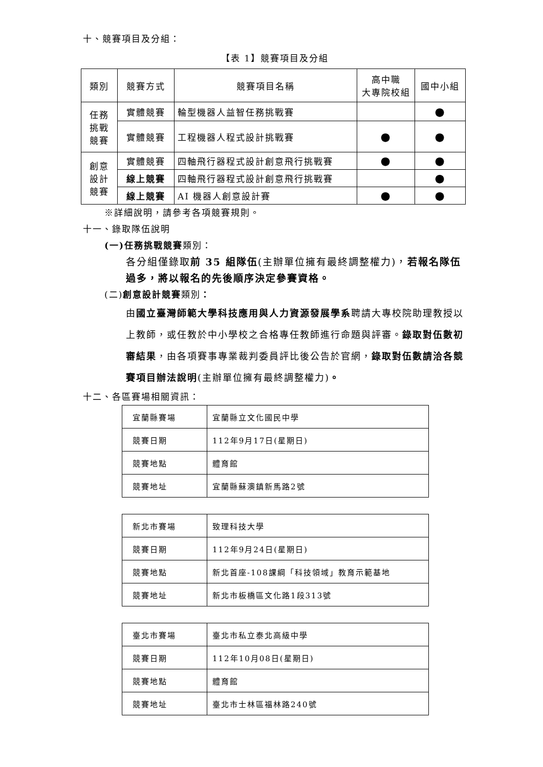十、競賽項目及分組：
【表 1】競賽項目及分組
| 類別 | 競賽方式 | 競賽項目名稱 | 高中職 大專院校組 | 國中小組 |
| --- | --- | --- | --- | --- |
| 任務 挑戰 競賽 | 實體競賽 | 輪型機器人益智任務挑戰賽 | | ● |
| | 實體競賽 | 工程機器人程式設計挑戰賽 | ● | ● |
| 創意 設計 競賽 | 實體競賽 | 四軸飛行器程式設計創意飛行挑戰賽 | ● | ● |
| | 線上競賽 | 四軸飛行器程式設計創意飛行挑戰賽 | | ● |
| | 線上競賽 | AI 機器人創意設計賽 | ● | ● |
※詳細說明，請參考各項競賽規則。
十一、錄取隊伍說明
(一)任務挑戰競賽類別：
各分組僅錄取前 35 組隊伍(主辦單位擁有最終調整權力)，若報名隊伍過多，將以報名的先後順序決定參賽資格。
(二)創意設計競賽類別：
由國立臺灣師範大學科技應用與人力資源發展學系聘請大專校院助理教授以上教師，或任教於中小學校之合格專任教師進行命題與評審。錄取對伍數初審結果，由各項賽事專業裁判委員評比後公告於官網，錄取對伍數請洽各競賽項目辦法說明(主辦單位擁有最終調整權力)。
十二、各區賽場相關資訊：
| 宜蘭縣賽場 | 宜蘭縣立文化國民中學 |
| 競賽日期 | 112年9月17日(星期日) |
| 競賽地點 | 體育館 |
| 競賽地址 | 宜蘭縣蘇澳鎮新馬路2號 |
| 新北市賽場 | 致理科技大學 |
| 競賽日期 | 112年9月24日(星期日) |
| 競賽地點 | 新北首座-108課綱「科技領域」教育示範基地 |
| 競賽地址 | 新北市板橋區文化路1段313號 |
| 臺北市賽場 | 臺北市私立泰北高級中學 |
| 競賽日期 | 112年10月08日(星期日) |
| 競賽地點 | 體育館 |
| 競賽地址 | 臺北市士林區福林路240號 |